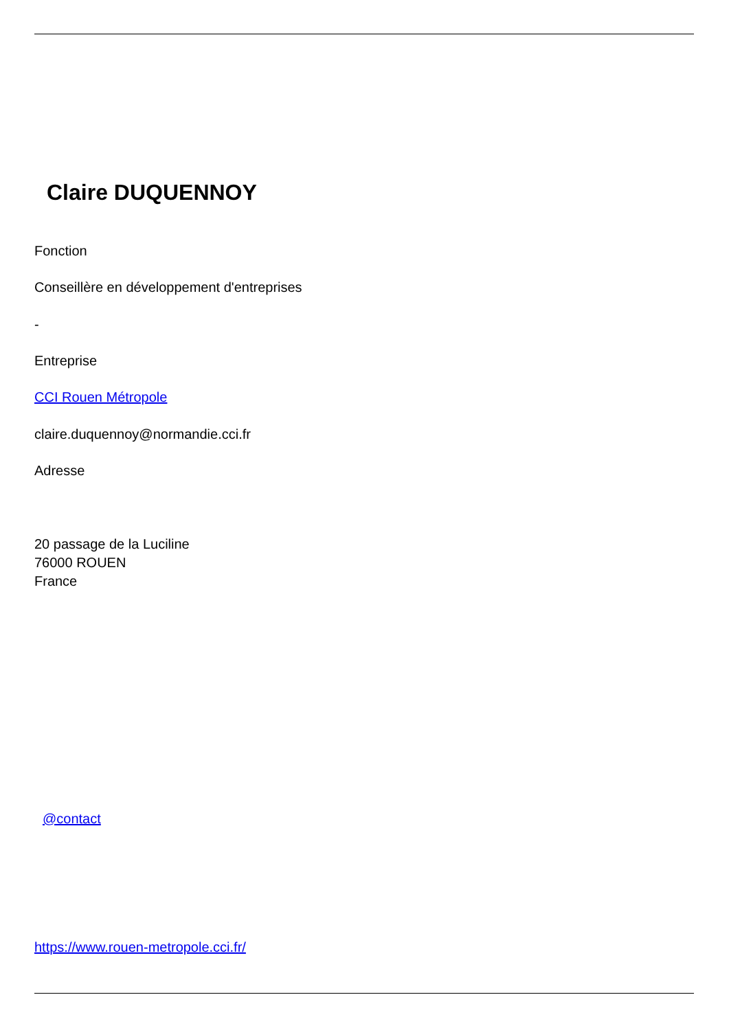Claire DUQUENNOY
Fonction
Conseillère en développement d'entreprises
-
Entreprise
CCI Rouen Métropole
claire.duquennoy@normandie.cci.fr
Adresse
20 passage de la Luciline
76000 ROUEN
France
@contact
https://www.rouen-metropole.cci.fr/